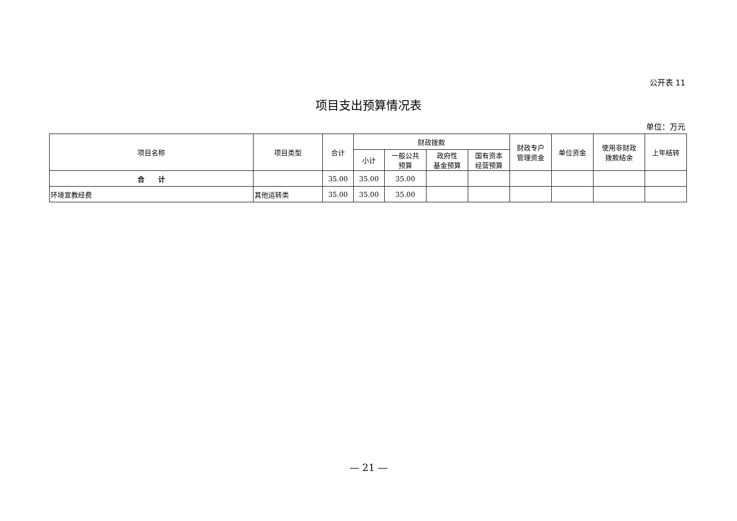公开表 11
项目支出预算情况表
单位：万元
| 项目名称 | 项目类型 | 合计 | 财政拨款 | | | | 财政专户 管理资金 | 单位资金 | 使用非财政 拨款结余 | 上年结转 |
| --- | --- | --- | --- | --- | --- | --- | --- | --- | --- | --- |
| | | | 小计 | 一般公共 预算 | 政府性 基金预算 | 国有资本 经营预算 | | | | |
| 合 计 | | 35.00 | 35.00 | 35.00 | | | | | | |
| 环境宣教经费 | 其他运转类 | 35.00 | 35.00 | 35.00 | | | | | | |
— 21 —